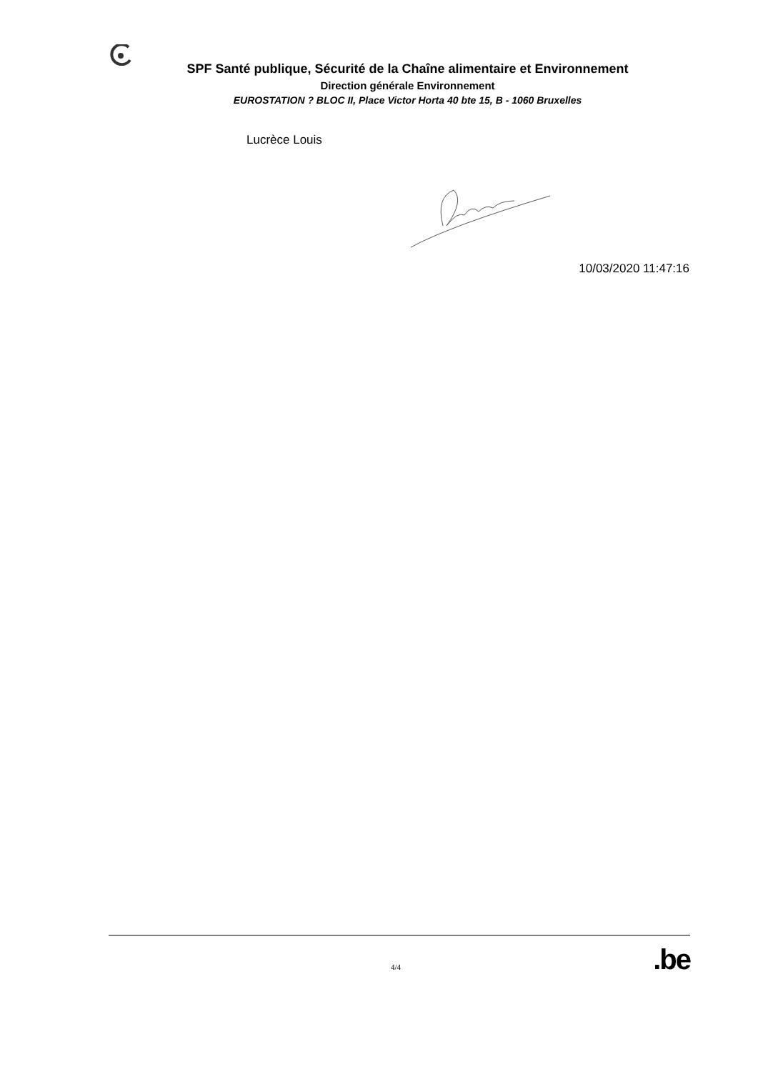SPF Santé publique, Sécurité de la Chaîne alimentaire et Environnement
Direction générale Environnement
EUROSTATION ? BLOC II, Place Victor Horta 40 bte 15, B - 1060 Bruxelles
Lucrèce Louis
10/03/2020 11:47:16
4/4.be